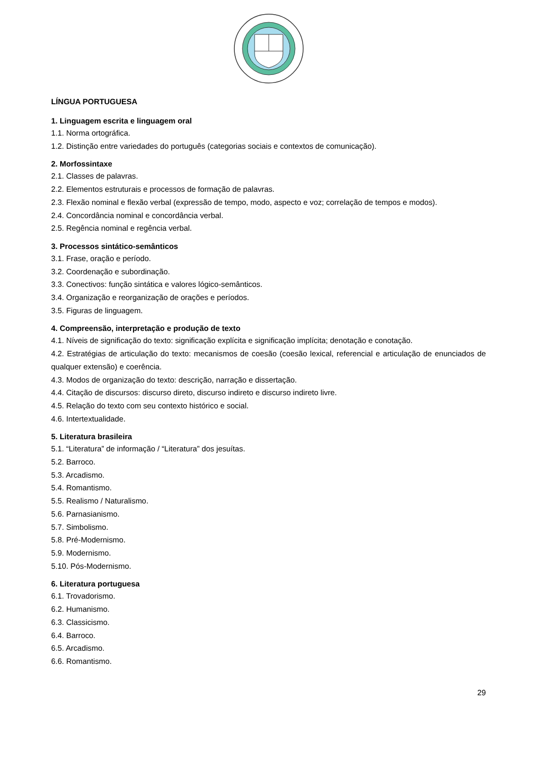LÍNGUA PORTUGUESA
1. Linguagem escrita e linguagem oral
1.1. Norma ortográfica.
1.2. Distinção entre variedades do português (categorias sociais e contextos de comunicação).
2. Morfossintaxe
2.1. Classes de palavras.
2.2. Elementos estruturais e processos de formação de palavras.
2.3. Flexão nominal e flexão verbal (expressão de tempo, modo, aspecto e voz; correlação de tempos e modos).
2.4. Concordância nominal e concordância verbal.
2.5. Regência nominal e regência verbal.
3. Processos sintático-semânticos
3.1. Frase, oração e período.
3.2. Coordenação e subordinação.
3.3. Conectivos: função sintática e valores lógico-semânticos.
3.4. Organização e reorganização de orações e períodos.
3.5. Figuras de linguagem.
4. Compreensão, interpretação e produção de texto
4.1. Níveis de significação do texto: significação explícita e significação implícita; denotação e conotação.
4.2. Estratégias de articulação do texto: mecanismos de coesão (coesão lexical, referencial e articulação de enunciados de qualquer extensão) e coerência.
4.3. Modos de organização do texto: descrição, narração e dissertação.
4.4. Citação de discursos: discurso direto, discurso indireto e discurso indireto livre.
4.5. Relação do texto com seu contexto histórico e social.
4.6. Intertextualidade.
5. Literatura brasileira
5.1. “Literatura” de informação / “Literatura” dos jesuítas.
5.2. Barroco.
5.3. Arcadismo.
5.4. Romantismo.
5.5. Realismo / Naturalismo.
5.6. Parnasianismo.
5.7. Simbolismo.
5.8. Pré-Modernismo.
5.9. Modernismo.
5.10. Pós-Modernismo.
6. Literatura portuguesa
6.1. Trovadorismo.
6.2. Humanismo.
6.3. Classicismo.
6.4. Barroco.
6.5. Arcadismo.
6.6. Romantismo.
29